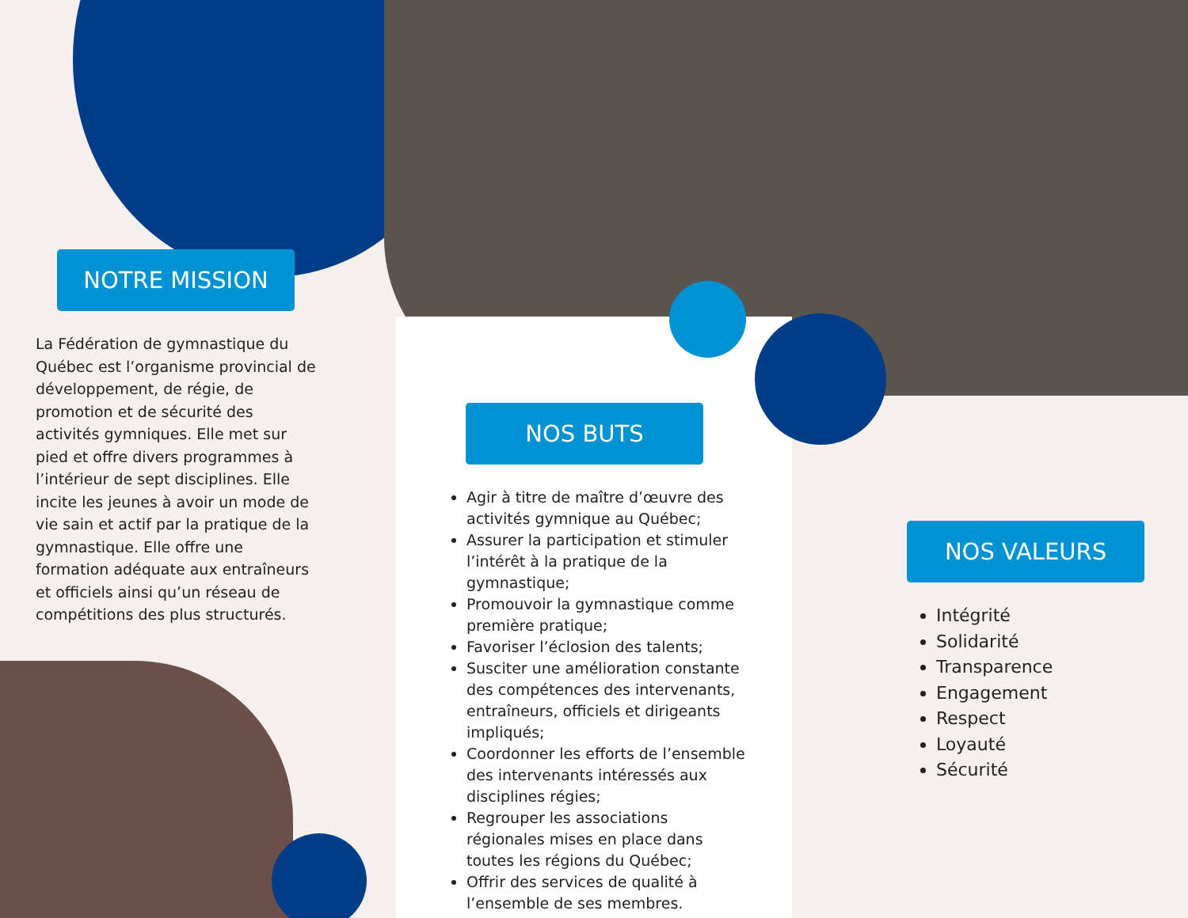NOTRE MISSION
La Fédération de gymnastique du Québec est l’organisme provincial de développement, de régie, de promotion et de sécurité des activités gymniques. Elle met sur pied et offre divers programmes à l’intérieur de sept disciplines. Elle incite les jeunes à avoir un mode de vie sain et actif par la pratique de la gymnastique. Elle offre une formation adéquate aux entraîneurs et officiels ainsi qu’un réseau de compétitions des plus structurés.
NOS BUTS
Agir à titre de maître d’œuvre des activités gymnique au Québec;
Assurer la participation et stimuler l’intérêt à la pratique de la gymnastique;
Promouvoir la gymnastique comme première pratique;
Favoriser l’éclosion des talents;
Susciter une amélioration constante des compétences des intervenants, entraîneurs, officiels et dirigeants impliqués;
Coordonner les efforts de l’ensemble des intervenants intéressés aux disciplines régies;
Regrouper les associations régionales mises en place dans toutes les régions du Québec;
Offrir des services de qualité à l’ensemble de ses membres.
NOS VALEURS
Intégrité
Solidarité
Transparence
Engagement
Respect
Loyauté
Sécurité